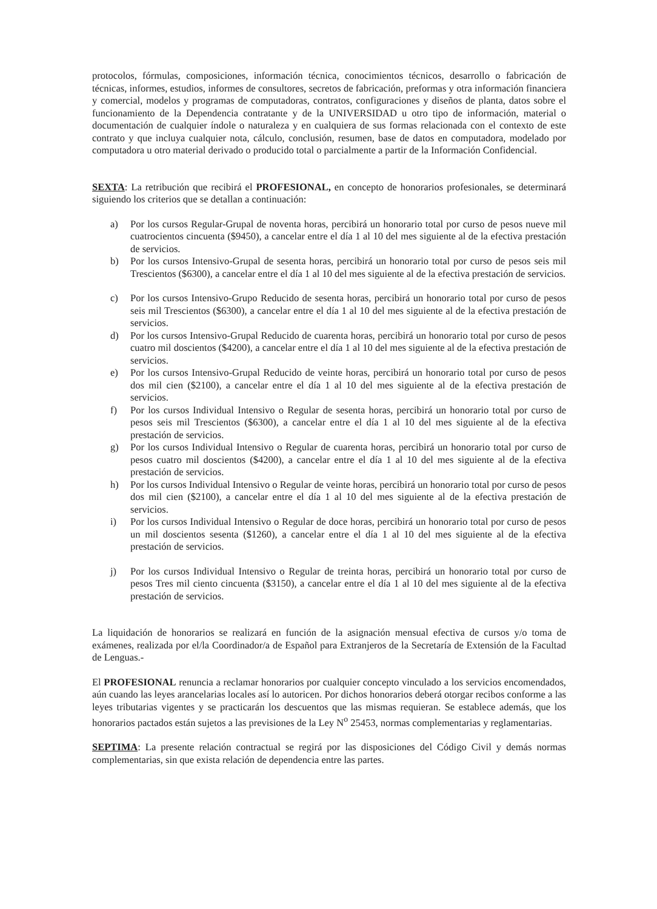protocolos, fórmulas, composiciones, información técnica, conocimientos técnicos, desarrollo o fabricación de técnicas, informes, estudios, informes de consultores, secretos de fabricación, preformas y otra información financiera y comercial, modelos y programas de computadoras, contratos, configuraciones y diseños de planta, datos sobre el funcionamiento de la Dependencia contratante y de la UNIVERSIDAD u otro tipo de información, material o documentación de cualquier índole o naturaleza y en cualquiera de sus formas relacionada con el contexto de este contrato y que incluya cualquier nota, cálculo, conclusión, resumen, base de datos en computadora, modelado por computadora u otro material derivado o producido total o parcialmente a partir de la Información Confidencial.
SEXTA: La retribución que recibirá el PROFESIONAL, en concepto de honorarios profesionales, se determinará siguiendo los criterios que se detallan a continuación:
a) Por los cursos Regular-Grupal de noventa horas, percibirá un honorario total por curso de pesos nueve mil cuatrocientos cincuenta ($9450), a cancelar entre el día 1 al 10 del mes siguiente al de la efectiva prestación de servicios.
b) Por los cursos Intensivo-Grupal de sesenta horas, percibirá un honorario total por curso de pesos seis mil Trescientos ($6300), a cancelar entre el día 1 al 10 del mes siguiente al de la efectiva prestación de servicios.
c) Por los cursos Intensivo-Grupo Reducido de sesenta horas, percibirá un honorario total por curso de pesos seis mil Trescientos ($6300), a cancelar entre el día 1 al 10 del mes siguiente al de la efectiva prestación de servicios.
d) Por los cursos Intensivo-Grupal Reducido de cuarenta horas, percibirá un honorario total por curso de pesos cuatro mil doscientos ($4200), a cancelar entre el día 1 al 10 del mes siguiente al de la efectiva prestación de servicios.
e) Por los cursos Intensivo-Grupal Reducido de veinte horas, percibirá un honorario total por curso de pesos dos mil cien ($2100), a cancelar entre el día 1 al 10 del mes siguiente al de la efectiva prestación de servicios.
f) Por los cursos Individual Intensivo o Regular de sesenta horas, percibirá un honorario total por curso de pesos seis mil Trescientos ($6300), a cancelar entre el día 1 al 10 del mes siguiente al de la efectiva prestación de servicios.
g) Por los cursos Individual Intensivo o Regular de cuarenta horas, percibirá un honorario total por curso de pesos cuatro mil doscientos ($4200), a cancelar entre el día 1 al 10 del mes siguiente al de la efectiva prestación de servicios.
h) Por los cursos Individual Intensivo o Regular de veinte horas, percibirá un honorario total por curso de pesos dos mil cien ($2100), a cancelar entre el día 1 al 10 del mes siguiente al de la efectiva prestación de servicios.
i) Por los cursos Individual Intensivo o Regular de doce horas, percibirá un honorario total por curso de pesos un mil doscientos sesenta ($1260), a cancelar entre el día 1 al 10 del mes siguiente al de la efectiva prestación de servicios.
j) Por los cursos Individual Intensivo o Regular de treinta horas, percibirá un honorario total por curso de pesos Tres mil ciento cincuenta ($3150), a cancelar entre el día 1 al 10 del mes siguiente al de la efectiva prestación de servicios.
La liquidación de honorarios se realizará en función de la asignación mensual efectiva de cursos y/o toma de exámenes, realizada por el/la Coordinador/a de Español para Extranjeros de la Secretaría de Extensión de la Facultad de Lenguas.-
El PROFESIONAL renuncia a reclamar honorarios por cualquier concepto vinculado a los servicios encomendados, aún cuando las leyes arancelarias locales así lo autoricen. Por dichos honorarios deberá otorgar recibos conforme a las leyes tributarias vigentes y se practicarán los descuentos que las mismas requieran. Se establece además, que los honorarios pactados están sujetos a las previsiones de la Ley N<sup>o</sup> 25453, normas complementarias y reglamentarias.
SEPTIMA: La presente relación contractual se regirá por las disposiciones del Código Civil y demás normas complementarias, sin que exista relación de dependencia entre las partes.